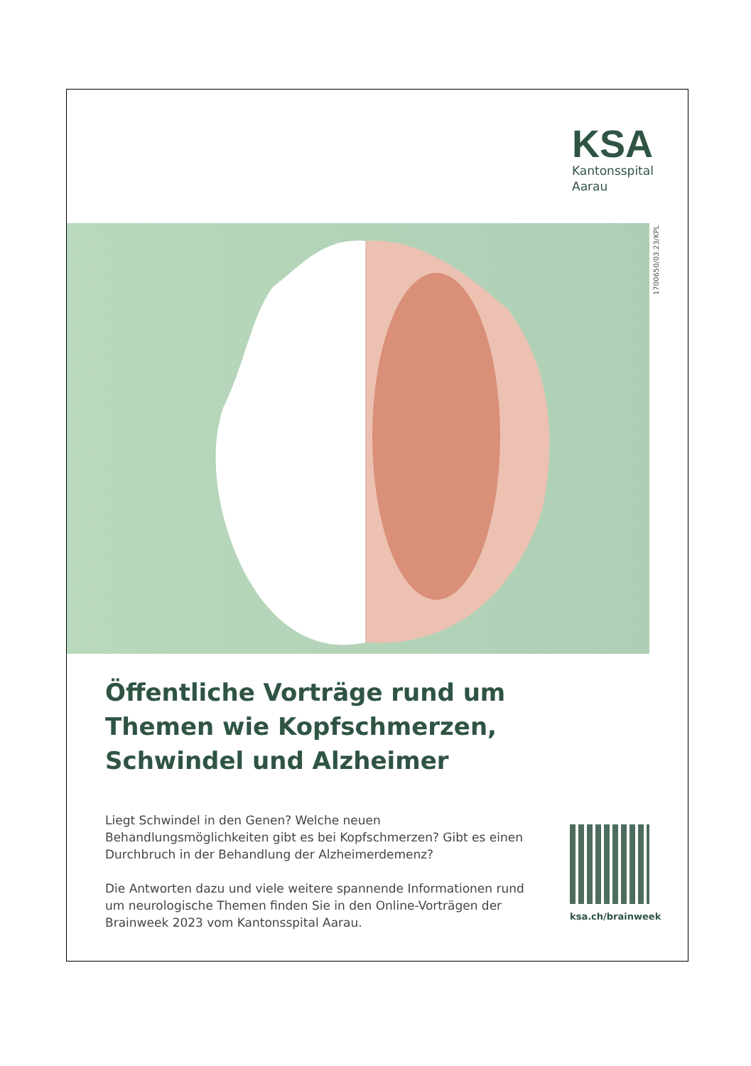KSA
Kantonsspital
Aarau
1700650/03.23/KPL
Öffentliche Vorträge rund um Themen wie Kopfschmerzen, Schwindel und Alzheimer
Liegt Schwindel in den Genen? Welche neuen Behandlungsmöglichkeiten gibt es bei Kopfschmerzen? Gibt es einen Durchbruch in der Behandlung der Alzheimerdemenz?
Die Antworten dazu und viele weitere spannende Informationen rund um neurologische Themen finden Sie in den Online-Vorträgen der Brainweek 2023 vom Kantonsspital Aarau.
ksa.ch/brainweek